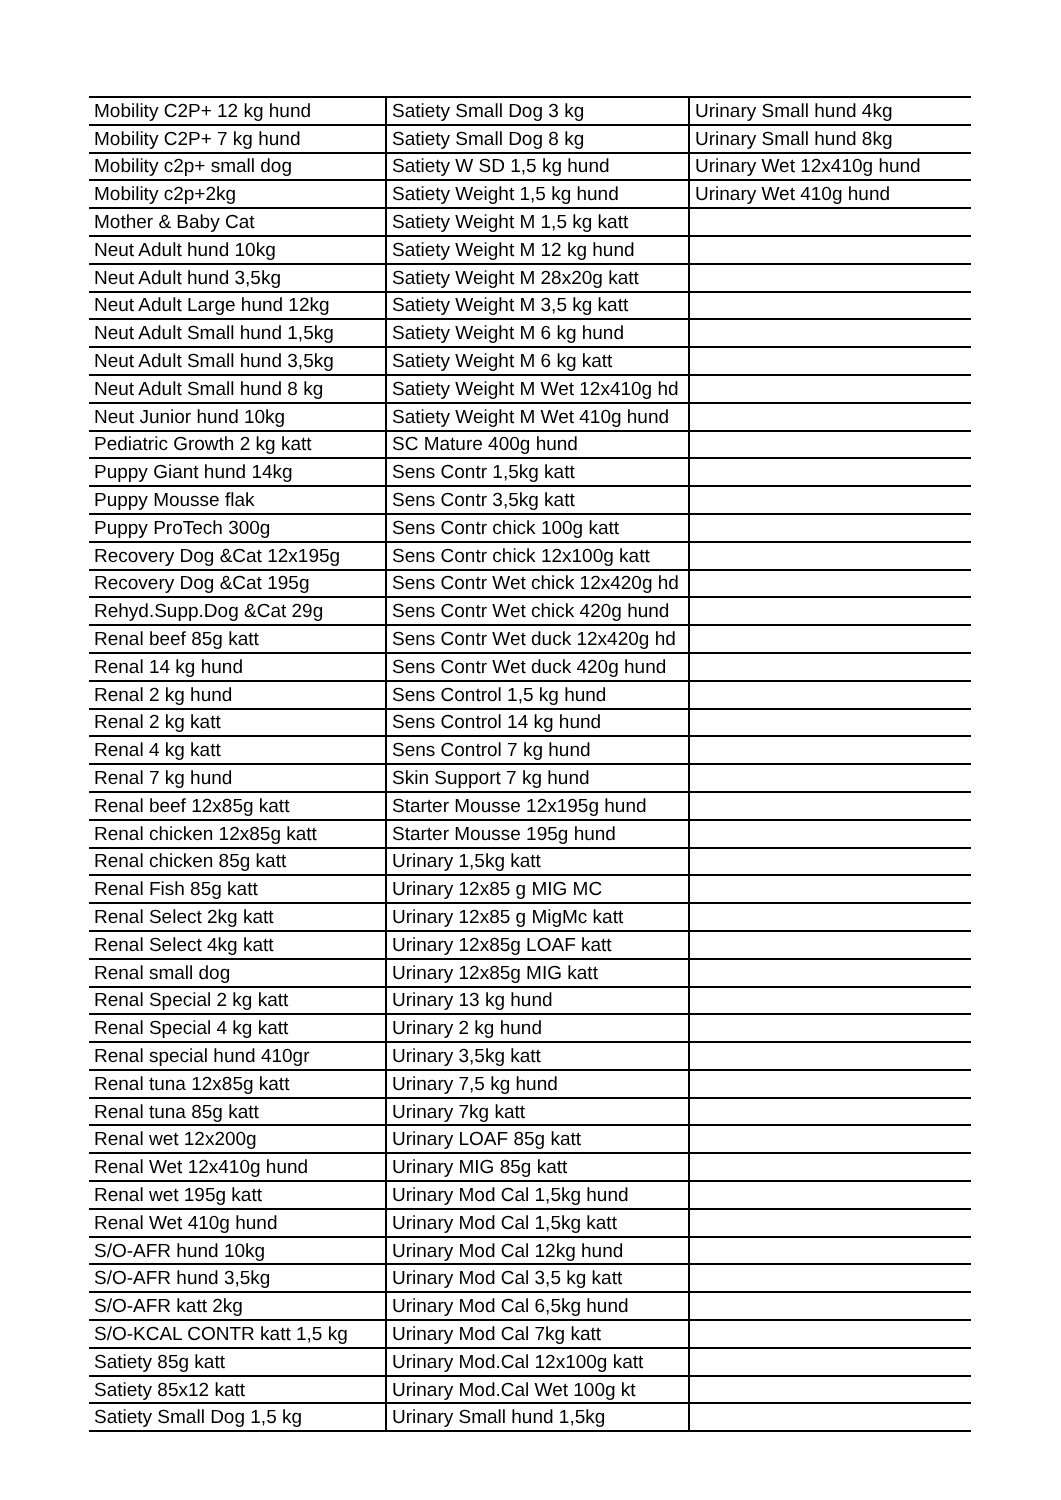| Mobility C2P+ 12 kg hund | Satiety Small Dog 3 kg | Urinary Small hund 4kg |
| Mobility C2P+ 7 kg hund | Satiety Small Dog 8 kg | Urinary Small hund 8kg |
| Mobility c2p+ small dog | Satiety W SD 1,5 kg hund | Urinary Wet 12x410g hund |
| Mobility c2p+2kg | Satiety Weight 1,5 kg hund | Urinary Wet 410g hund |
| Mother & Baby Cat | Satiety Weight M 1,5 kg katt | |
| Neut Adult hund 10kg | Satiety Weight M 12 kg hund | |
| Neut Adult hund 3,5kg | Satiety Weight M 28x20g katt | |
| Neut Adult Large hund 12kg | Satiety Weight M 3,5 kg katt | |
| Neut Adult Small hund 1,5kg | Satiety Weight M 6 kg hund | |
| Neut Adult Small hund 3,5kg | Satiety Weight M 6 kg katt | |
| Neut Adult Small hund 8 kg | Satiety Weight M Wet 12x410g hd | |
| Neut Junior hund 10kg | Satiety Weight M Wet 410g hund | |
| Pediatric Growth 2 kg katt | SC Mature 400g hund | |
| Puppy Giant hund 14kg | Sens Contr 1,5kg katt | |
| Puppy Mousse flak | Sens Contr 3,5kg katt | |
| Puppy ProTech 300g | Sens Contr chick 100g katt | |
| Recovery Dog &Cat 12x195g | Sens Contr chick 12x100g katt | |
| Recovery Dog &Cat 195g | Sens Contr Wet chick 12x420g hd | |
| Rehyd.Supp.Dog &Cat 29g | Sens Contr Wet chick 420g hund | |
| Renal beef 85g katt | Sens Contr Wet duck 12x420g hd | |
| Renal 14 kg hund | Sens Contr Wet duck 420g hund | |
| Renal 2 kg hund | Sens Control 1,5 kg hund | |
| Renal 2 kg katt | Sens Control 14 kg hund | |
| Renal 4 kg katt | Sens Control 7 kg hund | |
| Renal 7 kg hund | Skin Support 7 kg hund | |
| Renal beef 12x85g katt | Starter Mousse 12x195g hund | |
| Renal chicken 12x85g katt | Starter Mousse 195g hund | |
| Renal chicken 85g katt | Urinary 1,5kg katt | |
| Renal Fish 85g katt | Urinary 12x85 g MIG MC | |
| Renal Select 2kg katt | Urinary 12x85 g MigMc katt | |
| Renal Select 4kg katt | Urinary 12x85g LOAF katt | |
| Renal small dog | Urinary 12x85g MIG katt | |
| Renal Special 2 kg katt | Urinary 13 kg hund | |
| Renal Special 4 kg katt | Urinary 2 kg hund | |
| Renal special hund 410gr | Urinary 3,5kg katt | |
| Renal tuna 12x85g katt | Urinary 7,5 kg hund | |
| Renal tuna 85g katt | Urinary 7kg katt | |
| Renal wet 12x200g | Urinary LOAF 85g katt | |
| Renal Wet 12x410g hund | Urinary MIG 85g katt | |
| Renal wet 195g katt | Urinary Mod Cal 1,5kg hund | |
| Renal Wet 410g hund | Urinary Mod Cal 1,5kg katt | |
| S/O-AFR hund 10kg | Urinary Mod Cal 12kg hund | |
| S/O-AFR hund 3,5kg | Urinary Mod Cal 3,5 kg katt | |
| S/O-AFR katt 2kg | Urinary Mod Cal 6,5kg hund | |
| S/O-KCAL CONTR katt 1,5 kg | Urinary Mod Cal 7kg katt | |
| Satiety 85g katt | Urinary Mod.Cal 12x100g katt | |
| Satiety 85x12 katt | Urinary Mod.Cal Wet 100g kt | |
| Satiety Small Dog 1,5 kg | Urinary Small hund 1,5kg | |